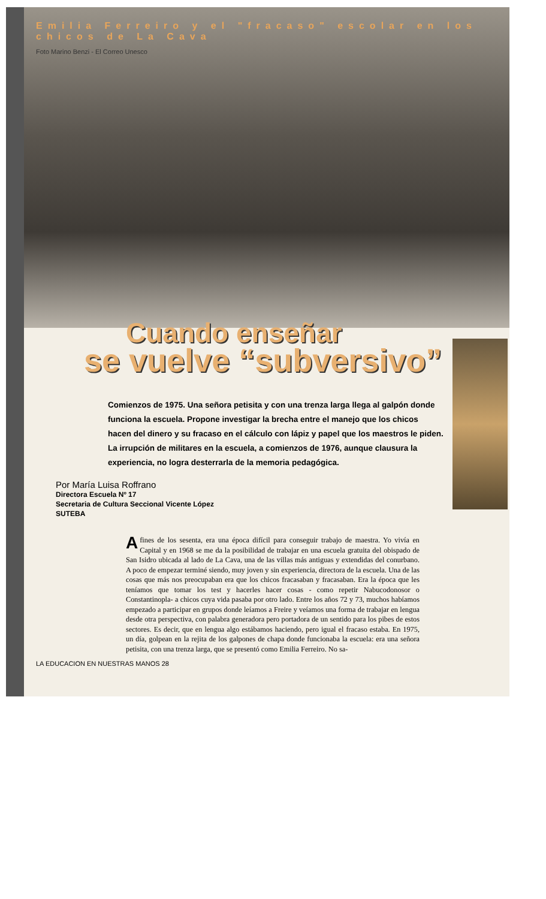Emilia Ferreiro y el "fracaso" escolar en los chicos de La Cava
Foto Marino Benzi - El Correo Unesco
Cuando enseñar
se vuelve “subversivo”
Comienzos de 1975. Una señora petisita y con una trenza larga llega al galpón donde funciona la escuela. Propone investigar la brecha entre el manejo que los chicos hacen del dinero y su fracaso en el cálculo con lápiz y papel que los maestros le piden. La irrupción de militares en la escuela, a comienzos de 1976, aunque clausura la experiencia, no logra desterrarla de la memoria pedagógica.
Por María Luisa Roffrano
Directora Escuela Nº 17
Secretaria de Cultura Seccional Vicente López
SUTEBA
A fines de los sesenta, era una época difícil para conseguir trabajo de maestra. Yo vivía en Capital y en 1968 se me da la posibilidad de trabajar en una escuela gratuita del obispado de San Isidro ubicada al lado de La Cava, una de las villas más antiguas y extendidas del conurbano. A poco de empezar terminé siendo, muy joven y sin experiencia, directora de la escuela. Una de las cosas que más nos preocupaban era que los chicos fracasaban y fracasaban. Era la época que les teníamos que tomar los test y hacerles hacer cosas - como repetir Nabucodonosor o Constantinopla- a chicos cuya vida pasaba por otro lado. Entre los años 72 y 73, muchos habíamos empezado a participar en grupos donde leíamos a Freire y veíamos una forma de trabajar en lengua desde otra perspectiva, con palabra generadora pero portadora de un sentido para los pibes de estos sectores. Es decir, que en lengua algo estábamos haciendo, pero igual el fracaso estaba. En 1975, un día, golpean en la rejita de los galpones de chapa donde funcionaba la escuela: era una señora petisita, con una trenza larga, que se presentó como Emilia Ferreiro. No sa-
LA EDUCACION EN NUESTRAS MANOS 28